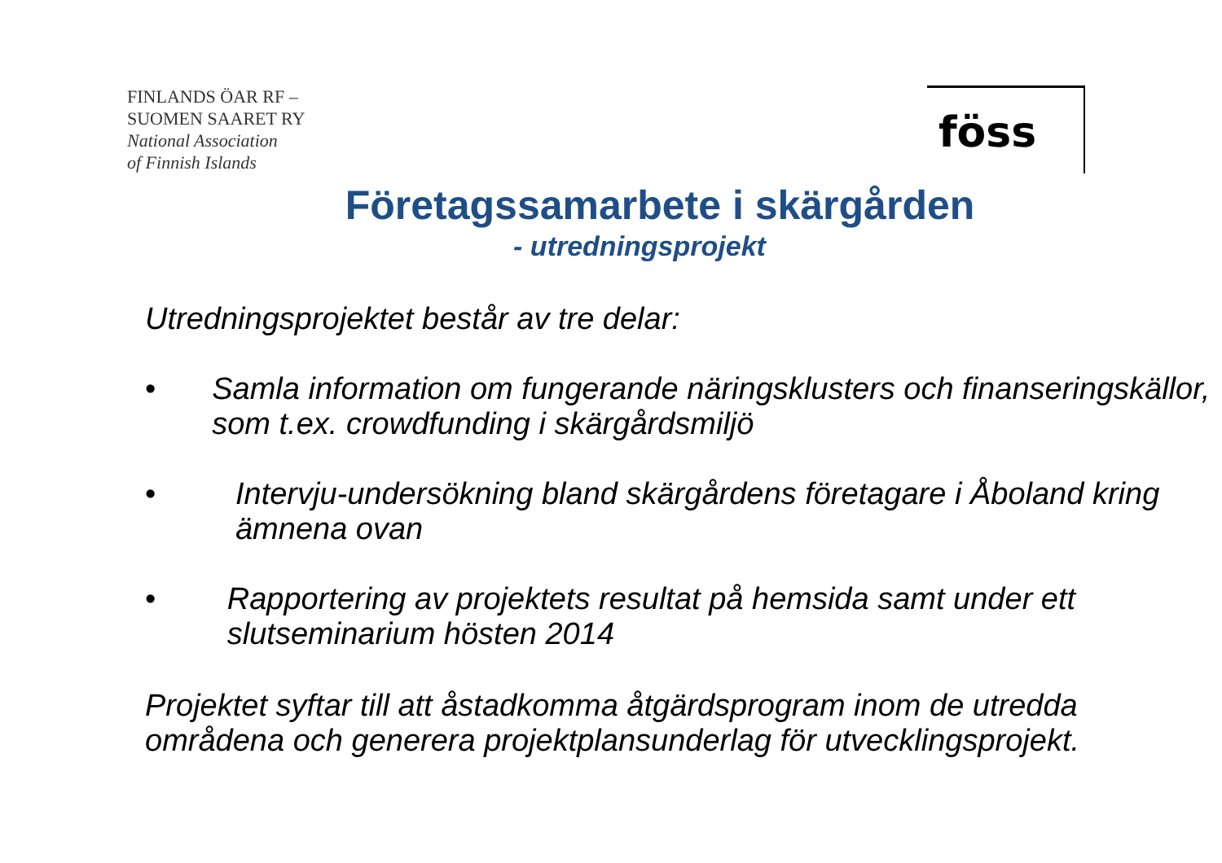FINLANDS ÖAR RF –
SUOMEN SAARET RY
National Association
of Finnish Islands
föss
Företagssamarbete i skärgården
- utredningsprojekt
Utredningsprojektet består av tre delar:
• Samla information om fungerande näringsklusters och finanseringskällor, som t.ex. crowdfunding i skärgårdsmiljö
• Intervju-undersökning bland skärgårdens företagare i Åboland kring ämnena ovan
• Rapportering av projektets resultat på hemsida samt under ett slutseminarium hösten 2014
Projektet syftar till att åstadkomma åtgärdsprogram inom de utredda områdena och generera projektplansunderlag för utvecklingsprojekt.